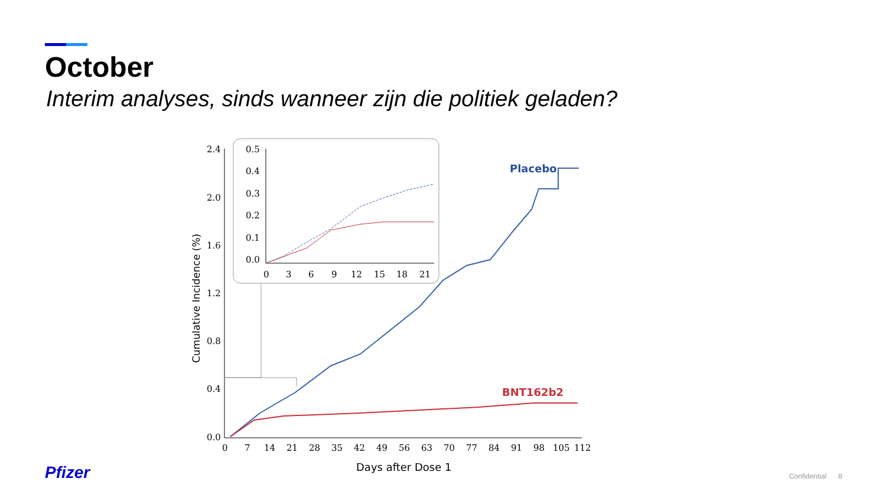October
Interim analyses, sinds wanneer zijn die politiek geladen?
2.4
2.0
1.6
1.2
0.8
0.4
0.0
0
7
14
21
28
35
42
49
56
63
70
77
84
91
98
105
112
Days after Dose 1
Cumulative Incidence (%)
Placebo
BNT162b2
0.5
0.4
0.3
0.2
0.1
0.0
0
3
6
9
12
15
18
21
Pfizer Confidential 8